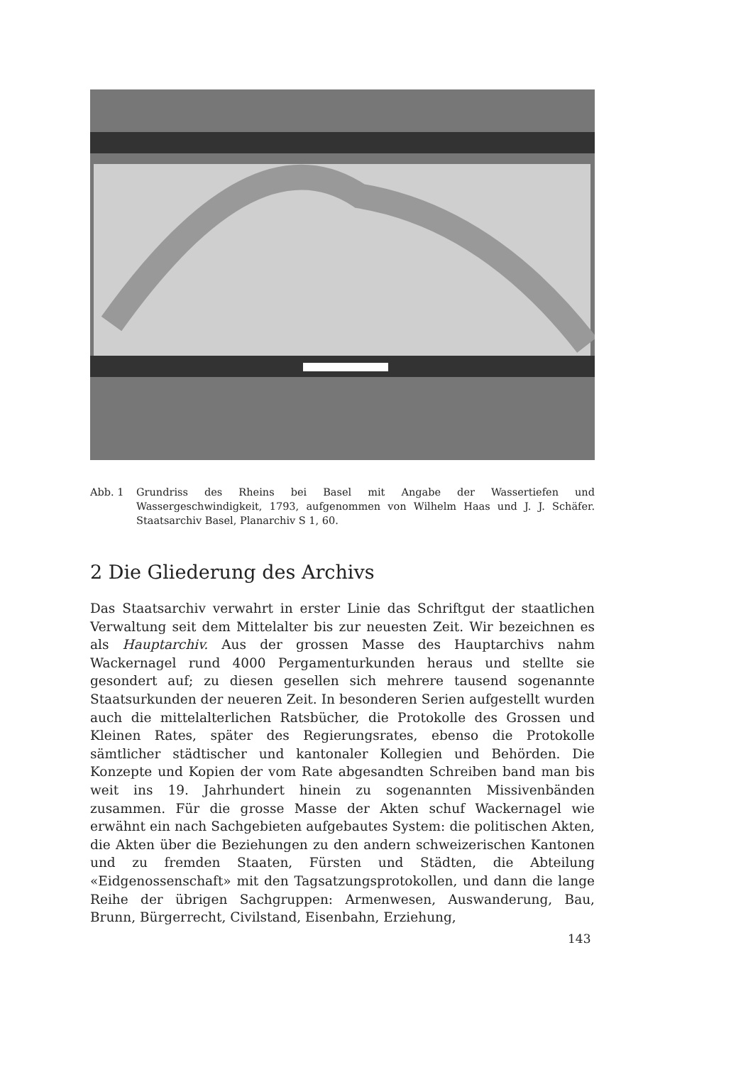Abb. 1 Grundriss des Rheins bei Basel mit Angabe der Wassertiefen und Wassergeschwindigkeit, 1793, aufgenommen von Wilhelm Haas und J. J. Schäfer. Staatsarchiv Basel, Planarchiv S 1, 60.
2 Die Gliederung des Archivs
Das Staatsarchiv verwahrt in erster Linie das Schriftgut der staatlichen Verwaltung seit dem Mittelalter bis zur neuesten Zeit. Wir bezeichnen es als Hauptarchiv. Aus der grossen Masse des Hauptarchivs nahm Wackernagel rund 4000 Pergamenturkunden heraus und stellte sie gesondert auf; zu diesen gesellen sich mehrere tausend sogenannte Staatsurkunden der neueren Zeit. In besonderen Serien aufgestellt wurden auch die mittelalterlichen Ratsbücher, die Protokolle des Grossen und Kleinen Rates, später des Regierungsrates, ebenso die Protokolle sämtlicher städtischer und kantonaler Kollegien und Behörden. Die Konzepte und Kopien der vom Rate abgesandten Schreiben band man bis weit ins 19. Jahrhundert hinein zu sogenannten Missivenbänden zusammen. Für die grosse Masse der Akten schuf Wackernagel wie erwähnt ein nach Sachgebieten aufgebautes System: die politischen Akten, die Akten über die Beziehungen zu den andern schweizerischen Kantonen und zu fremden Staaten, Fürsten und Städten, die Abteilung «Eidgenossenschaft» mit den Tagsatzungsprotokollen, und dann die lange Reihe der übrigen Sachgruppen: Armenwesen, Auswanderung, Bau, Brunn, Bürgerrecht, Civilstand, Eisenbahn, Erziehung,
143